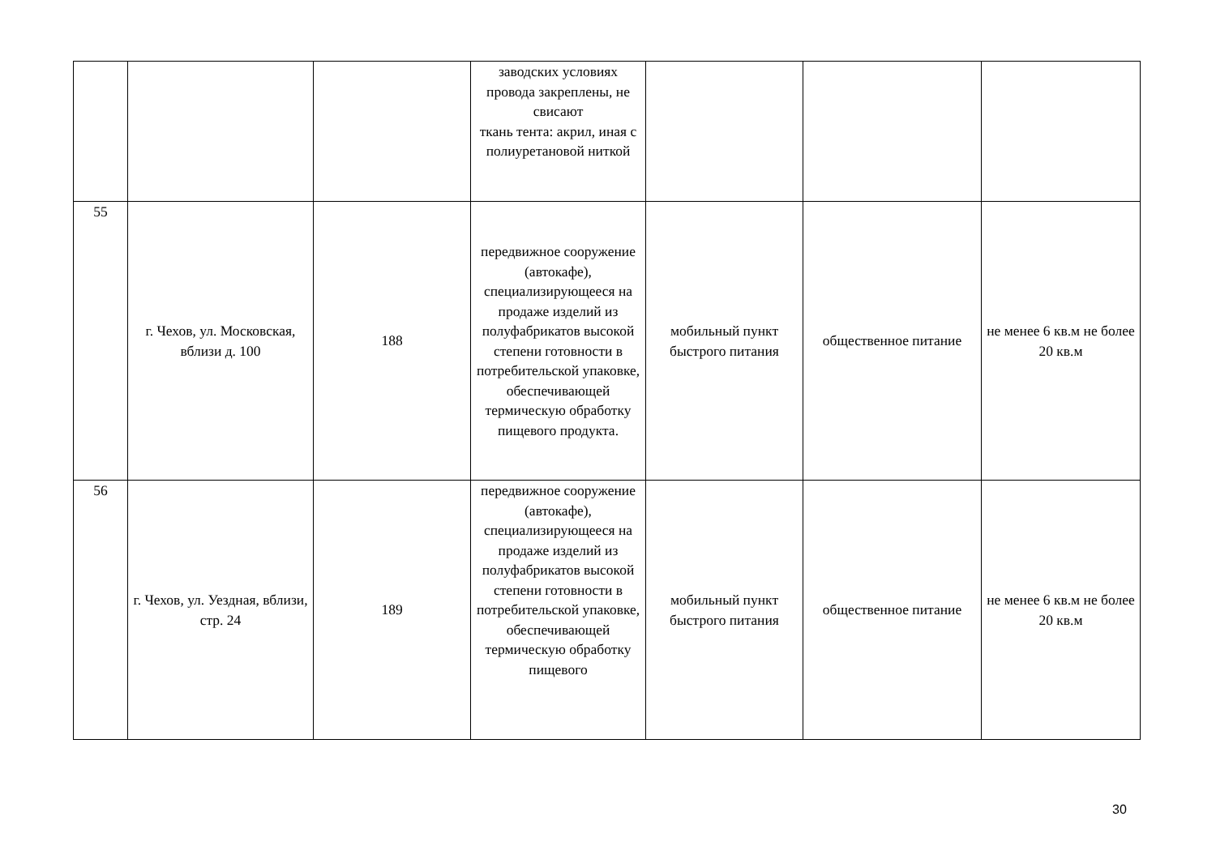| | | | заводских условиях провода закреплены, не свисают ткань тента: акрил, иная с полиуретановой ниткой | | | |
| 55 | г. Чехов, ул. Московская, вблизи д. 100 | 188 | передвижное сооружение (автокафе), специализирующееся на продаже изделий из полуфабрикатов высокой степени готовности в потребительской упаковке, обеспечивающей термическую обработку пищевого продукта. | мобильный пункт быстрого питания | общественное питание | не менее 6 кв.м не более 20 кв.м |
| 56 | г. Чехов, ул. Уездная, вблизи, стр. 24 | 189 | передвижное сооружение (автокафе), специализирующееся на продаже изделий из полуфабрикатов высокой степени готовности в потребительской упаковке, обеспечивающей термическую обработку пищевого | мобильный пункт быстрого питания | общественное питание | не менее 6 кв.м не более 20 кв.м |
30